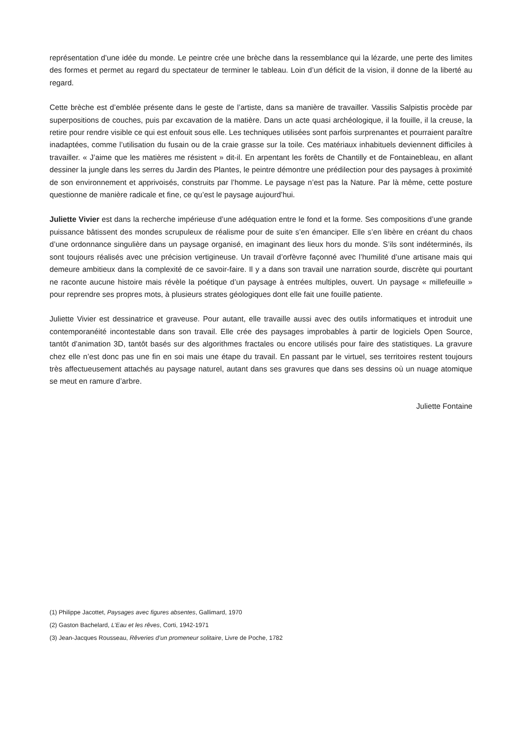représentation d’une idée du monde. Le peintre crée une brèche dans la ressemblance qui la lézarde, une perte des limites des formes et permet au regard du spectateur de terminer le tableau. Loin d’un déficit de la vision, il donne de la liberté au regard.
Cette brèche est d’emblée présente dans le geste de l’artiste, dans sa manière de travailler. Vassilis Salpistis procède par superpositions de couches, puis par excavation de la matière. Dans un acte quasi archéologique, il la fouille, il la creuse, la retire pour rendre visible ce qui est enfouit sous elle. Les techniques utilisées sont parfois surprenantes et pourraient paraître inadaptées, comme l’utilisation du fusain ou de la craie grasse sur la toile. Ces matériaux inhabituels deviennent difficiles à travailler. « J’aime que les matières me résistent » dit-il. En arpentant les forêts de Chantilly et de Fontainebleau, en allant dessiner la jungle dans les serres du Jardin des Plantes, le peintre démontre une prédilection pour des paysages à proximité de son environnement et apprivoisés, construits par l’homme. Le paysage n’est pas la Nature. Par là même, cette posture questionne de manière radicale et fine, ce qu’est le paysage aujourd’hui.
Juliette Vivier est dans la recherche impérieuse d’une adéquation entre le fond et la forme. Ses compositions d’une grande puissance bâtissent des mondes scrupuleux de réalisme pour de suite s’en émanciper. Elle s’en libère en créant du chaos d’une ordonnance singulière dans un paysage organisé, en imaginant des lieux hors du monde. S’ils sont indéterminés, ils sont toujours réalisés avec une précision vertigineuse. Un travail d’orfèvre façonné avec l’humilité d’une artisane mais qui demeure ambitieux dans la complexité de ce savoir-faire. Il y a dans son travail une narration sourde, discrète qui pourtant ne raconte aucune histoire mais révèle la poétique d’un paysage à entrées multiples, ouvert. Un paysage « millefeuille » pour reprendre ses propres mots, à plusieurs strates géologiques dont elle fait une fouille patiente.
Juliette Vivier est dessinatrice et graveuse. Pour autant, elle travaille aussi avec des outils informatiques et introduit une contemporanéité incontestable dans son travail. Elle crée des paysages improbables à partir de logiciels Open Source, tantôt d’animation 3D, tantôt basés sur des algorithmes fractales ou encore utilisés pour faire des statistiques. La gravure chez elle n’est donc pas une fin en soi mais une étape du travail. En passant par le virtuel, ses territoires restent toujours très affectueusement attachés au paysage naturel, autant dans ses gravures que dans ses dessins où un nuage atomique se meut en ramure d’arbre.
Juliette Fontaine
(1) Philippe Jacottet, Paysages avec figures absentes, Gallimard, 1970
(2) Gaston Bachelard, L’Eau et les rêves, Corti, 1942-1971
(3) Jean-Jacques Rousseau, Rêveries d’un promeneur solitaire, Livre de Poche, 1782